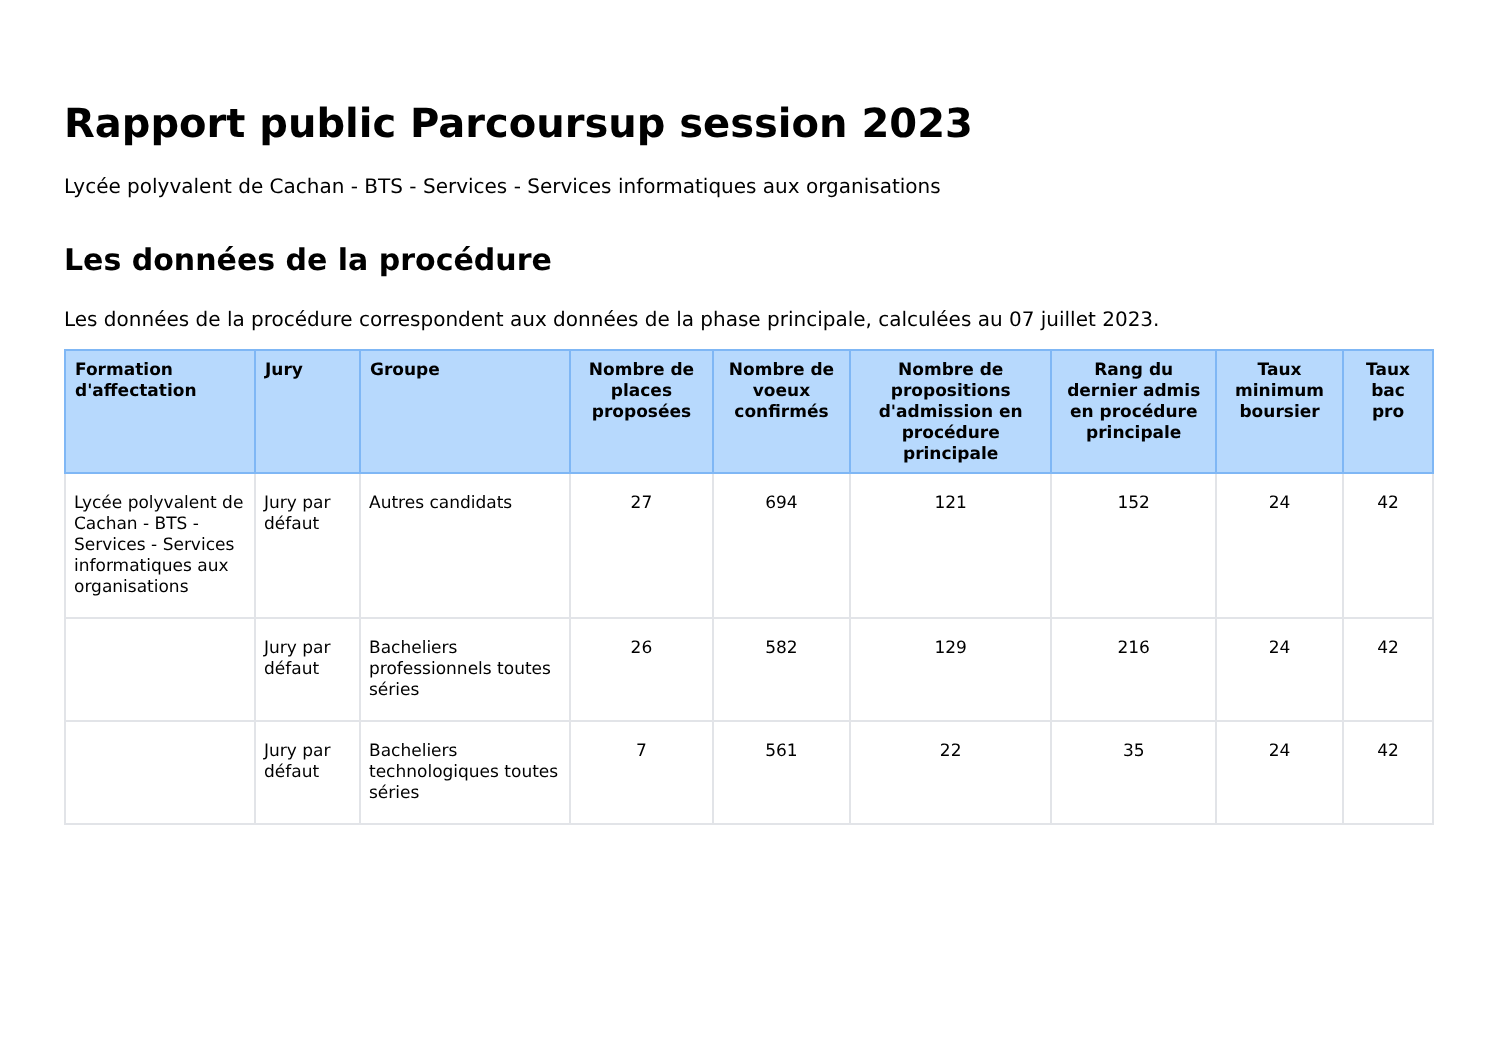Rapport public Parcoursup session 2023
Lycée polyvalent de Cachan - BTS - Services - Services informatiques aux organisations
Les données de la procédure
Les données de la procédure correspondent aux données de la phase principale, calculées au 07 juillet 2023.
| Formation d'affectation | Jury | Groupe | Nombre de places proposées | Nombre de voeux confirmés | Nombre de propositions d'admission en procédure principale | Rang du dernier admis en procédure principale | Taux minimum boursier | Taux bac pro |
| --- | --- | --- | --- | --- | --- | --- | --- | --- |
| Lycée polyvalent de Cachan - BTS - Services - Services informatiques aux organisations | Jury par défaut | Autres candidats | 27 | 694 | 121 | 152 | 24 | 42 |
| | Jury par défaut | Bacheliers professionnels toutes séries | 26 | 582 | 129 | 216 | 24 | 42 |
| | Jury par défaut | Bacheliers technologiques toutes séries | 7 | 561 | 22 | 35 | 24 | 42 |